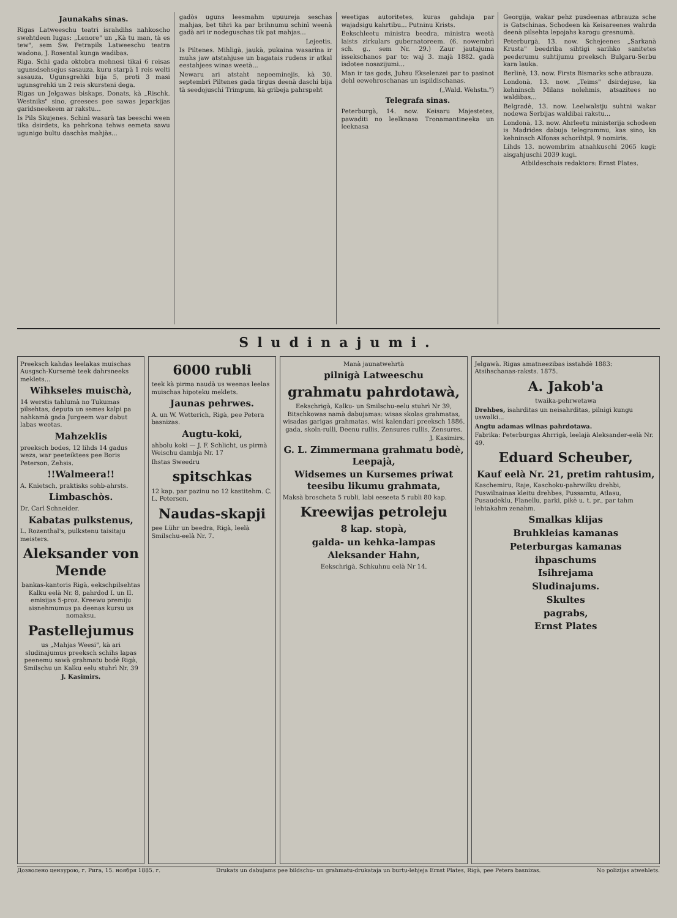Jaunakahs sinas.
Rigas Latweeschu teatri israhdihs nahkoscho swehtdeen lugas: „Lenore" un „Kà tu man, tà es tew", sem Sw. Petrapils Latweeschu teatra wadona, J. Rosental kunga wadibas.
Riga. Schi gada oktobra mehnesi tikai 6 reisas ugunsdsehsejus sasauza, kuru starpà 1 reis welti sasauza. Ugunsgrehki bija 5, proti 3 masi ugunsgrehki un 2 reis skursteni dega.
Rigas un Jelgawas biskaps, Donats, kà „Rischk. Westniks" sino, greesees pee sawas jeparkijas garidsneekeem ar rakstu...
Is Pils Skujenes. Schinì wasarà tas beeschi ween tika dsirdets, ka pehrkona tehws eemeta sawu ugunigo bultu daschàs mahjàs...
gadòs uguns leesmahm upuureja seschas mahjas, bet tihri ka par brihnumu schinì weenà gadà ari ir nodegusсhas tik pat mahjas...
Lejeetis.
Is Piltenes. Mihligà, jaukà, pukaina wasarina ir muhs jaw atstahjuse un bagatais rudens ir atkal eestahjees winas weetà...
Newaru ari atstaht nepeeminejis, kà 30. septembrì Piltenes gada tirgus deenà daschi bija tà seedojuschi Trimpum, kà gribeja pahrspeht
weetigas autoritetes, kuras gahdaja par wajadsigu kahrtibu... Putninu Krists.
Eekschleetu ministra beedra, ministra weetà laists zirkulars gubernatoreem. (6. nowembrì sch. g., sem Nr. 29.) Zaur jautajuma issekschanos par to: waj 3. majà 1882. gadà isdotee nosazijumi...
Man ir tas gods, Juhsu Ekselenzei par to pasinot dehl eewehroschanas un ispildischanas.
(„Wald. Wehstn.")
Telegrafa sinas.
Peterburgà, 14. now. Keisaru Majestetes, pawaditi no leelknasa Tronamantineeka un leeknasa
Georgija, wakar pehz pusdeenas atbrauza sche is Gatschinas. Schodeen kà Keisareenes wahrda deenà pilsehta lepojahs karogu gresnumà.
Peterburgà, 13. now. Schejeenes „Sarkanà Krusta" beedriba sihtigi sarihko sanitetes peederumu suhtijumu preeksch Bulgaru-Serbu kara lauka.
Berlinè, 13. now. Firsts Bismarks sche atbrauza.
Londonà, 13. now. „Teims" dsirdejuse, ka kehninsch Milans nolehmis, atsazitees no waldibas...
Belgradè, 13. now. Leelwalstju suhtni wakar nodewa Serbijas waldibai rakstu...
Londonà, 13. now. Ahrleetu ministerija schodeen is Madrides dabuja telegrammu, kas sino, ka kehninsch Alfonss schorihtpl. 9 nomiris.
Lihds 13. nowembrim atnahkuschi 2065 kugi; aisgahjuschi 2039 kugi.
Atbildeschais redaktors: Ernst Plates.
Sludinajumi.
Preeksch kahdas leelakas muischas Ausgsch-Kursemè teek dahrsneeks meklets...
Wihkseles muischà,
14 werstis tahlumà no Tukumas pilsehtas, deputa un semes kalpi pa nahkamà gada Jurgeem war dabut labas weetas.
Mahzeklis
preeksch bodes, 12 lihds 14 gadus wezs, war peeteiktees pee Boris Peterson, Zehsis.
!!Walmeera!!
A. Knietsch, praktisks sohb-ahrsts.
Limbaschòs.
Dr. Carl Schneider.
Kabatas pulkstenus,
L. Rozenthal's, pulkstenu taisitaju meisters.
Aleksander von Mende
bankas-kantoris Rigà, eekschpilsehtas Kalku eelà Nr. 8, pahrdod I. un II. emisijas 5-proz. Kreewu premiju aisnehmumus pa deenas kursu us nomaksu.
Pastellejumus
us „Mahjas Weesi", kà ari sludinajumus preeksch schihs lapas peenemu sawà grahmatu bodè Rigà, Smilschu un Kalku eelu stuhrì Nr. 39
J. Kasimirs.
6000 rubli
teek kà pirma naudà us weenas leelas muischas hipoteku meklets.
Jaunas pehrwes.
A. un W. Wetterich, Rigà, pee Petera basnizas.
Augtu-koki,
ahbolu koki — J. F. Schlicht, us pirmà Weischu dambja Nr. 17
Ihstas Sweedru
spitschkas
12 kap. par pazinu no 12 kastitehm. C. L. Petersen.
Naudas-skapji
pee Lühr un beedra, Rigà, leelà Smilschu-eelà Nr. 7.
Manà jaunatwehrtà
pilnigà Latweeschu
grahmatu pahrdotawà,
Eekschrigà, Kalku- un Smilschu-eelu stuhrì Nr 39, Bitschkowas namà dabujamas: wisas skolas grahmatas, wisadas garigas grahmatas, wisi kalendari preeksch 1886. gada, skoln-rulli, Deenu rullis, Zensures rullis, Zensures.
J. Kasimirs.
G. L. Zimmermana grahmatu bodè, Leepajà,
Widsemes un Kursemes priwat teesibu likumu grahmata,
Maksà broscheta 5 rubli, labi eeseeta 5 rubli 80 kap.
Kreewijas petroleju
8 kap. stopà,
galda- un kehka-lampas
Aleksander Hahn,
Eekschrigà, Schkuhnu eelà Nr 14.
Jelgawà. Rigas amatneezibas isstahdè 1883: Atsihschanas-raksts. 1875.
A. Jakob'a
twaika-pehrwetawa
Drehbes, isahrditas un neisahrditas, pilnigi kungu uswalki...
Angtu adamas wilnas pahrdotawa.
Fabrika: Peterburgas Ahrrigà, leelajà Aleksander-eelà Nr. 49.
Eduard Scheuber,
Kauf eelà Nr. 21, pretim rahtusim,
Kaschemiru, Raje, Kaschoku-pahrwilku drehbi, Puswilnainas kleitu drehbes, Pussamtu, Atlasu, Pusaudeklu, Flanellu, parki, pikè u. t. pr., par tahm lehtakahm zenahm.
Smalkas klijas
Bruhkleias kamanas
Peterburgas kamanas
ihpaschums
Isihrejama
Sludinajums.
Skultes
pagrabs,
Ernst Plates
Дозволено цензурою, г. Рига, 15. ноября 1885. г. Drukats un dabujams pee bildschu- un grahmatu-drukataja un burtu-lehjeja Ernst Plates, Rigà, pee Petera basnizas. No polizijas atwehlets.